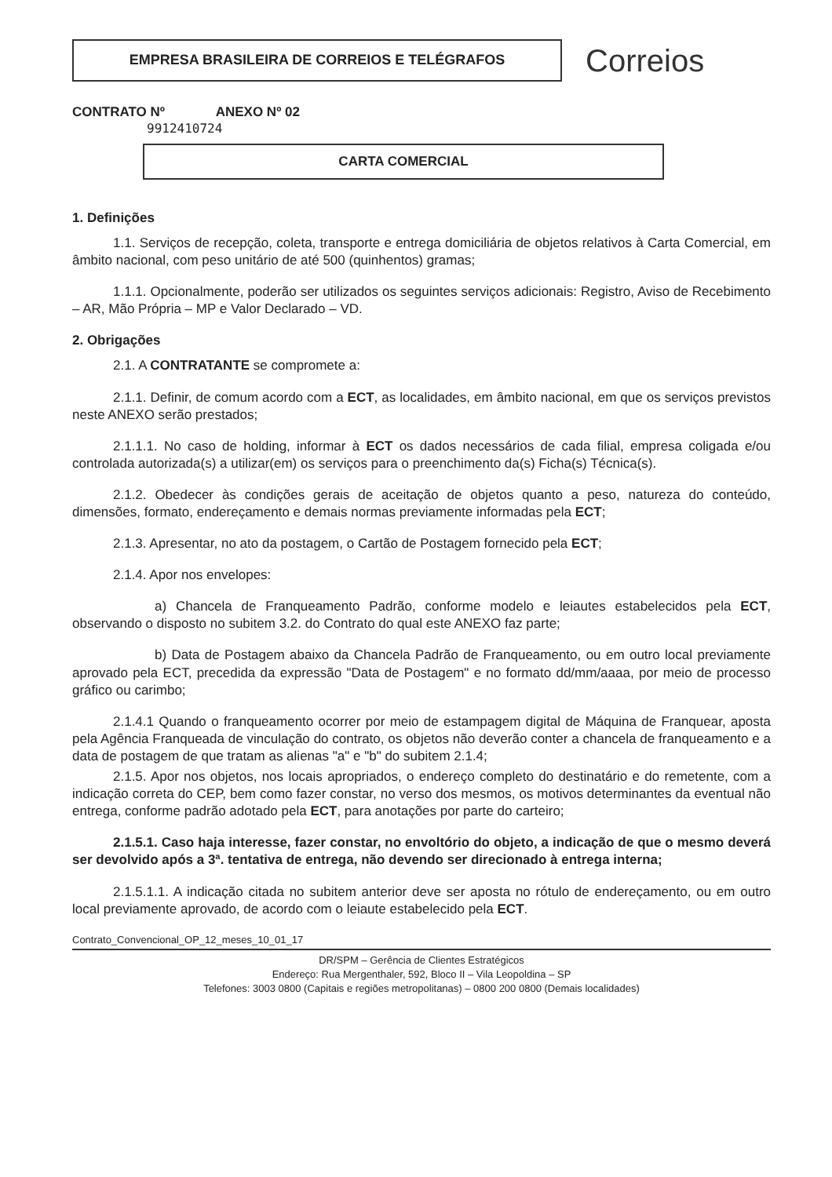EMPRESA BRASILEIRA DE CORREIOS E TELÉGRAFOS
Correios
CONTRATO Nº ANEXO Nº 02
9912410724
CARTA COMERCIAL
1. Definições
1.1. Serviços de recepção, coleta, transporte e entrega domiciliária de objetos relativos à Carta Comercial, em âmbito nacional, com peso unitário de até 500 (quinhentos) gramas;
1.1.1. Opcionalmente, poderão ser utilizados os seguintes serviços adicionais: Registro, Aviso de Recebimento – AR, Mão Própria – MP e Valor Declarado – VD.
2. Obrigações
2.1. A CONTRATANTE se compromete a:
2.1.1. Definir, de comum acordo com a ECT, as localidades, em âmbito nacional, em que os serviços previstos neste ANEXO serão prestados;
2.1.1.1. No caso de holding, informar à ECT os dados necessários de cada filial, empresa coligada e/ou controlada autorizada(s) a utilizar(em) os serviços para o preenchimento da(s) Ficha(s) Técnica(s).
2.1.2. Obedecer às condições gerais de aceitação de objetos quanto a peso, natureza do conteúdo, dimensões, formato, endereçamento e demais normas previamente informadas pela ECT;
2.1.3. Apresentar, no ato da postagem, o Cartão de Postagem fornecido pela ECT;
2.1.4. Apor nos envelopes:
a) Chancela de Franqueamento Padrão, conforme modelo e leiautes estabelecidos pela ECT, observando o disposto no subitem 3.2. do Contrato do qual este ANEXO faz parte;
b) Data de Postagem abaixo da Chancela Padrão de Franqueamento, ou em outro local previamente aprovado pela ECT, precedida da expressão "Data de Postagem" e no formato dd/mm/aaaa, por meio de processo gráfico ou carimbo;
2.1.4.1 Quando o franqueamento ocorrer por meio de estampagem digital de Máquina de Franquear, aposta pela Agência Franqueada de vinculação do contrato, os objetos não deverão conter a chancela de franqueamento e a data de postagem de que tratam as alienas "a" e "b" do subitem 2.1.4;
2.1.5. Apor nos objetos, nos locais apropriados, o endereço completo do destinatário e do remetente, com a indicação correta do CEP, bem como fazer constar, no verso dos mesmos, os motivos determinantes da eventual não entrega, conforme padrão adotado pela ECT, para anotações por parte do carteiro;
2.1.5.1. Caso haja interesse, fazer constar, no envoltório do objeto, a indicação de que o mesmo deverá ser devolvido após a 3ª. tentativa de entrega, não devendo ser direcionado à entrega interna;
2.1.5.1.1. A indicação citada no subitem anterior deve ser aposta no rótulo de endereçamento, ou em outro local previamente aprovado, de acordo com o leiaute estabelecido pela ECT.
Contrato_Convencional_OP_12_meses_10_01_17
DR/SPM – Gerência de Clientes Estratégicos
Endereço: Rua Mergenthaler, 592, Bloco II – Vila Leopoldina – SP
Telefones: 3003 0800 (Capitais e regiões metropolitanas) – 0800 200 0800 (Demais localidades)